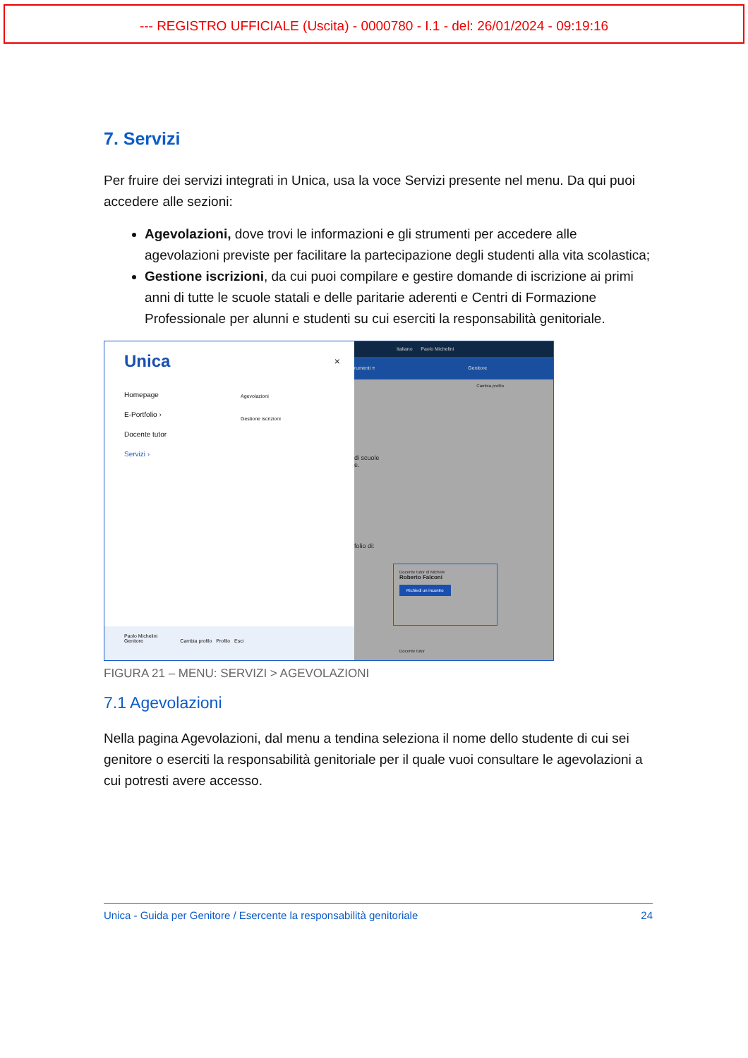--- REGISTRO UFFICIALE (Uscita) - 0000780 - I.1 - del: 26/01/2024 - 09:19:16
7. Servizi
Per fruire dei servizi integrati in Unica, usa la voce Servizi presente nel menu. Da qui puoi accedere alle sezioni:
Agevolazioni, dove trovi le informazioni e gli strumenti per accedere alle agevolazioni previste per facilitare la partecipazione degli studenti alla vita scolastica;
Gestione iscrizioni, da cui puoi compilare e gestire domande di iscrizione ai primi anni di tutte le scuole statali e delle paritarie aderenti e Centri di Formazione Professionale per alunni e studenti su cui eserciti la responsabilità genitoriale.
Unica ×
Homepage
E-Portfolio ›
Docente tutor
Servizi ›
Agevolazioni
Gestione iscrizioni
Paolo Michelini
Genitore Cambia profilo Profilo Esci
Italiano Paolo Michelini
rumenti ≡ Genitore
Cambia profilo
di scuole
e.
folio di:
Docente tutor di Michele
Roberto Falconi
Richiedi un incontro
Docente tutor
FIGURA 21 – MENU: SERVIZI > AGEVOLAZIONI
7.1 Agevolazioni
Nella pagina Agevolazioni, dal menu a tendina seleziona il nome dello studente di cui sei genitore o eserciti la responsabilità genitoriale per il quale vuoi consultare le agevolazioni a cui potresti avere accesso.
Unica - Guida per Genitore / Esercente la responsabilità genitoriale 24